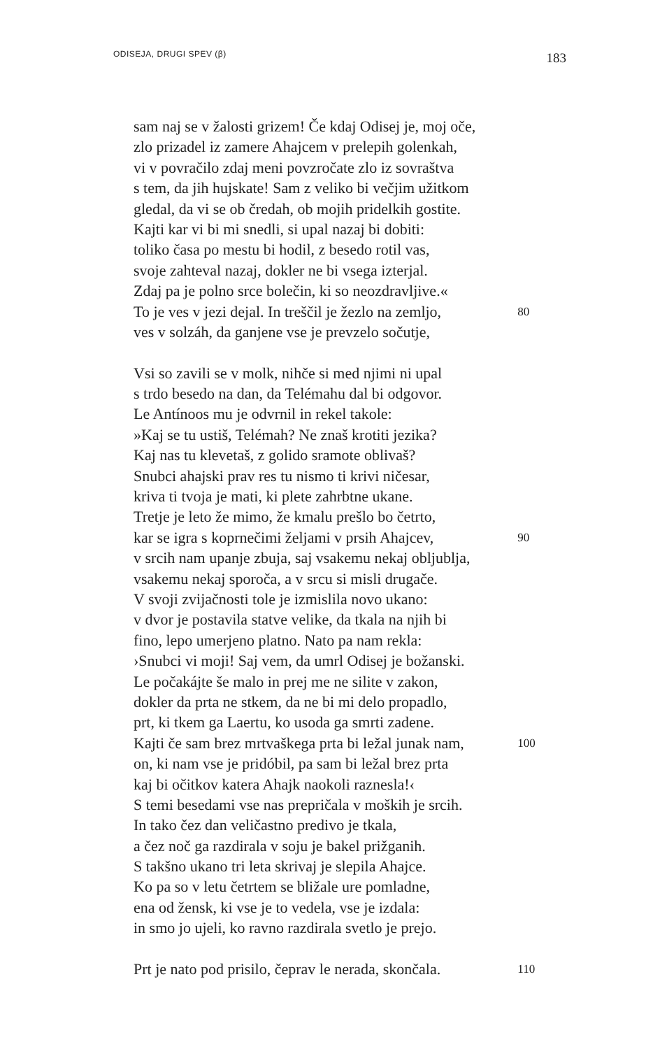ODISEJA, DRUGI SPEV (β)
183
sam naj se v žalosti grizem! Če kdaj Odisej je, moj oče,
zlo prizadel iz zamere Ahajcem v prelepih golenkah,
vi v povračilo zdaj meni povzročate zlo iz sovraštva
s tem, da jih hujskate! Sam z veliko bi večjim užitkom
gledal, da vi se ob čredah, ob mojih pridelkih gostite.
Kajti kar vi bi mi snedli, si upal nazaj bi dobiti:
toliko časa po mestu bi hodil, z besedo rotil vas,
svoje zahteval nazaj, dokler ne bi vsega izterjal.
Zdaj pa je polno srce bolečin, ki so neozdravljive.«
To je ves v jezi dejal. In treščil je žezlo na zemljo, 80
ves v solzáh, da ganjene vse je prevzelo sočutje,
Vsi so zavili se v molk, nihče si med njimi ni upal
s trdo besedo na dan, da Telémahu dal bi odgovor.
Le Antínoos mu je odvrnil in rekel takole:
»Kaj se tu ustiš, Telémah? Ne znaš krotiti jezika?
Kaj nas tu klevetaš, z golido sramote oblivaš?
Snubci ahajski prav res tu nismo ti krivi ničesar,
kriva ti tvoja je mati, ki plete zahrbtne ukane.
Tretje je leto že mimo, že kmalu prešlo bo četrto,
kar se igra s koprnečimi željami v prsih Ahajcev, 90
v srcih nam upanje zbuja, saj vsakemu nekaj obljublja,
vsakemu nekaj sporoča, a v srcu si misli drugače.
V svoji zvijačnosti tole je izmislila novo ukano:
v dvor je postavila statve velike, da tkala na njih bi
fino, lepo umerjeno platno. Nato pa nam rekla:
›Snubci vi moji! Saj vem, da umrl Odisej je božanski.
Le počakájte še malo in prej me ne silite v zakon,
dokler da prta ne stkem, da ne bi mi delo propadlo,
prt, ki tkem ga Laertu, ko usoda ga smrti zadene.
Kajti če sam brez mrtvaškega prta bi ležal junak nam, 100
on, ki nam vse je pridóbil, pa sam bi ležal brez prta
kaj bi očitkov katera Ahajk naokoli raznesla!‹
S temi besedami vse nas prepričala v moških je srcih.
In tako čez dan veličastno predivo je tkala,
a čez noč ga razdirala v soju je bakel prižganih.
S takšno ukano tri leta skrivaj je slepila Ahajce.
Ko pa so v letu četrtem se bližale ure pomladne,
ena od žensk, ki vse je to vedela, vse je izdala:
in smo jo ujeli, ko ravno razdirala svetlo je prejo.
Prt je nato pod prisilo, čeprav le nerada, skončala. 110